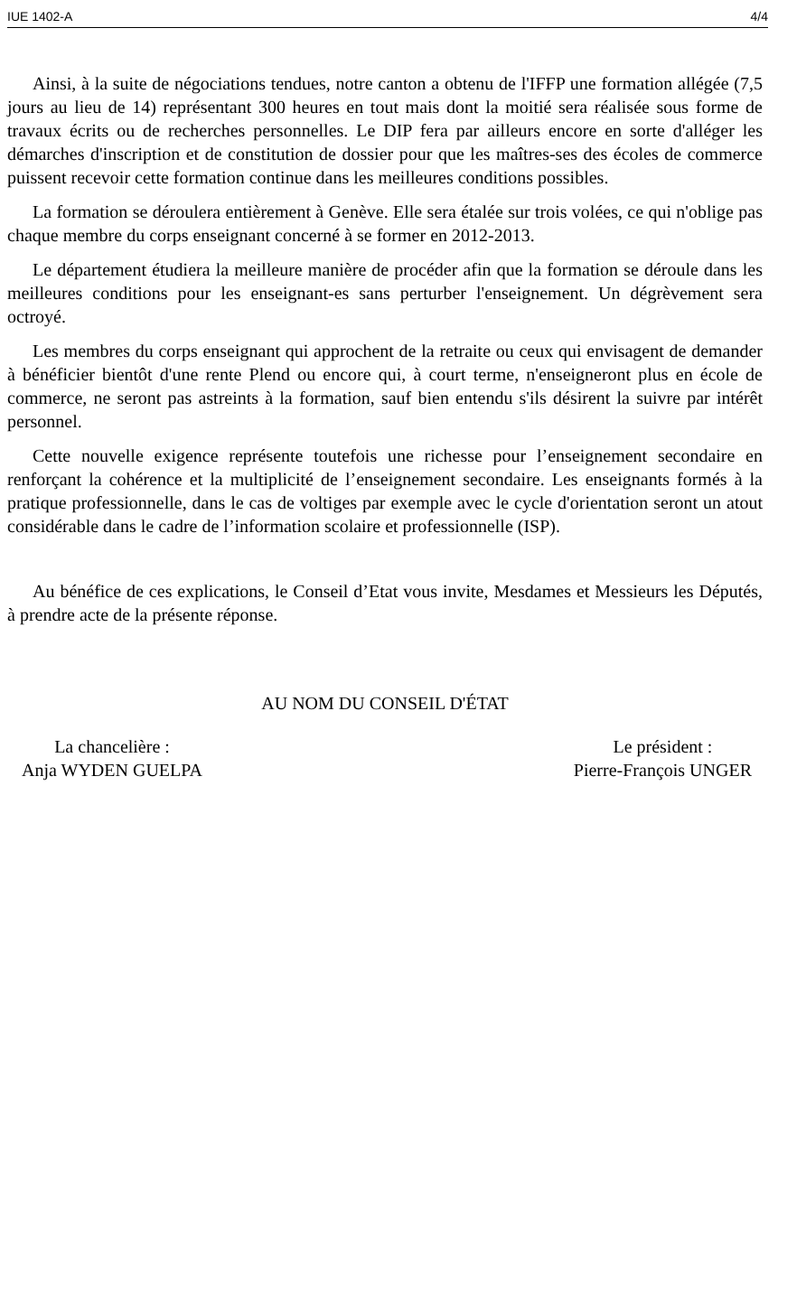IUE 1402-A 4/4
Ainsi, à la suite de négociations tendues, notre canton a obtenu de l'IFFP une formation allégée (7,5 jours au lieu de 14) représentant 300 heures en tout mais dont la moitié sera réalisée sous forme de travaux écrits ou de recherches personnelles. Le DIP fera par ailleurs encore en sorte d'alléger les démarches d'inscription et de constitution de dossier pour que les maîtres-ses des écoles de commerce puissent recevoir cette formation continue dans les meilleures conditions possibles.
La formation se déroulera entièrement à Genève. Elle sera étalée sur trois volées, ce qui n'oblige pas chaque membre du corps enseignant concerné à se former en 2012-2013.
Le département étudiera la meilleure manière de procéder afin que la formation se déroule dans les meilleures conditions pour les enseignant-es sans perturber l'enseignement. Un dégrèvement sera octroyé.
Les membres du corps enseignant qui approchent de la retraite ou ceux qui envisagent de demander à bénéficier bientôt d'une rente Plend ou encore qui, à court terme, n'enseigneront plus en école de commerce, ne seront pas astreints à la formation, sauf bien entendu s'ils désirent la suivre par intérêt personnel.
Cette nouvelle exigence représente toutefois une richesse pour l’enseignement secondaire en renforçant la cohérence et la multiplicité de l’enseignement secondaire. Les enseignants formés à la pratique professionnelle, dans le cas de voltiges par exemple avec le cycle d'orientation seront un atout considérable dans le cadre de l’information scolaire et professionnelle (ISP).
Au bénéfice de ces explications, le Conseil d’Etat vous invite, Mesdames et Messieurs les Députés, à prendre acte de la présente réponse.
AU NOM DU CONSEIL D'ÉTAT
La chancelière :
Anja WYDEN GUELPA
Le président :
Pierre-François UNGER